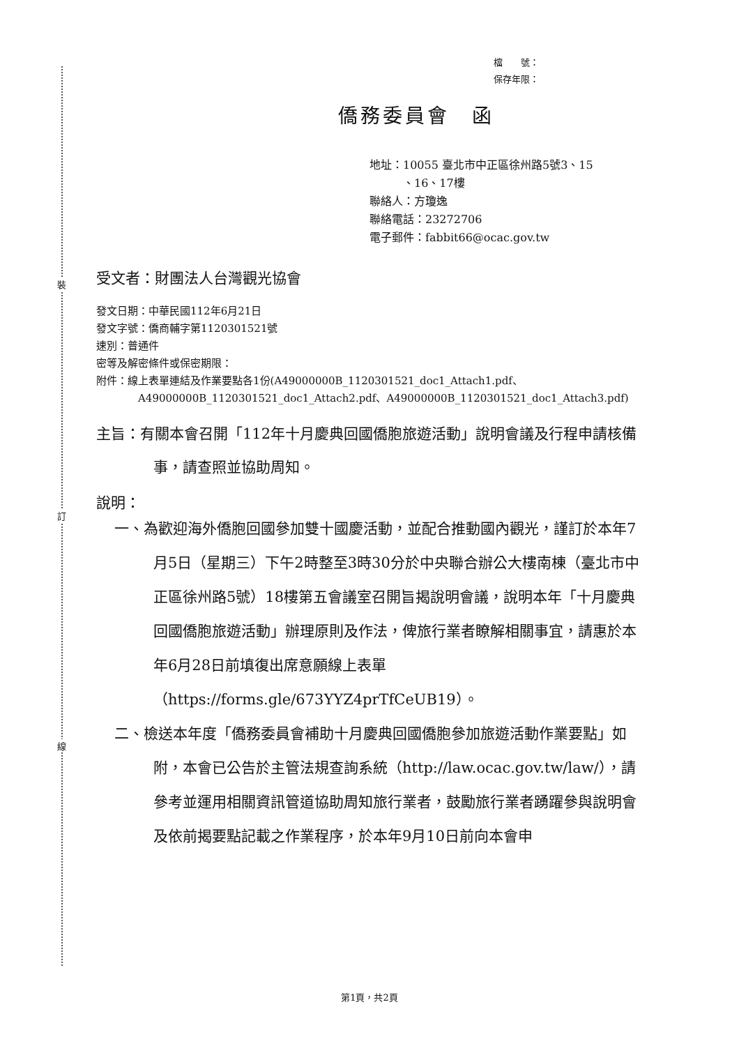裝
訂
線
檔　　號：
保存年限：
僑務委員會　函
地址：10055 臺北市中正區徐州路5號3、15
　　　、16、17樓
聯絡人：方瓊逸
聯絡電話：23272706
電子郵件：fabbit66@ocac.gov.tw
受文者：財團法人台灣觀光協會
發文日期：中華民國112年6月21日
發文字號：僑商輔字第1120301521號
速別：普通件
密等及解密條件或保密期限：
附件：線上表單連結及作業要點各1份(A49000000B_1120301521_doc1_Attach1.pdf、A49000000B_1120301521_doc1_Attach2.pdf、A49000000B_1120301521_doc1_Attach3.pdf)
主旨：有關本會召開「112年十月慶典回國僑胞旅遊活動」說明會議及行程申請核備事，請查照並協助周知。
說明：
一、為歡迎海外僑胞回國參加雙十國慶活動，並配合推動國內觀光，謹訂於本年7月5日（星期三）下午2時整至3時30分於中央聯合辦公大樓南棟（臺北市中正區徐州路5號）18樓第五會議室召開旨揭說明會議，說明本年「十月慶典回國僑胞旅遊活動」辦理原則及作法，俾旅行業者瞭解相關事宜，請惠於本年6月28日前填復出席意願線上表單（https://forms.gle/673YYZ4prTfCeUB19）。
二、檢送本年度「僑務委員會補助十月慶典回國僑胞參加旅遊活動作業要點」如附，本會已公告於主管法規查詢系統（http://law.ocac.gov.tw/law/），請參考並運用相關資訊管道協助周知旅行業者，鼓勵旅行業者踴躍參與說明會及依前揭要點記載之作業程序，於本年9月10日前向本會申
第1頁，共2頁